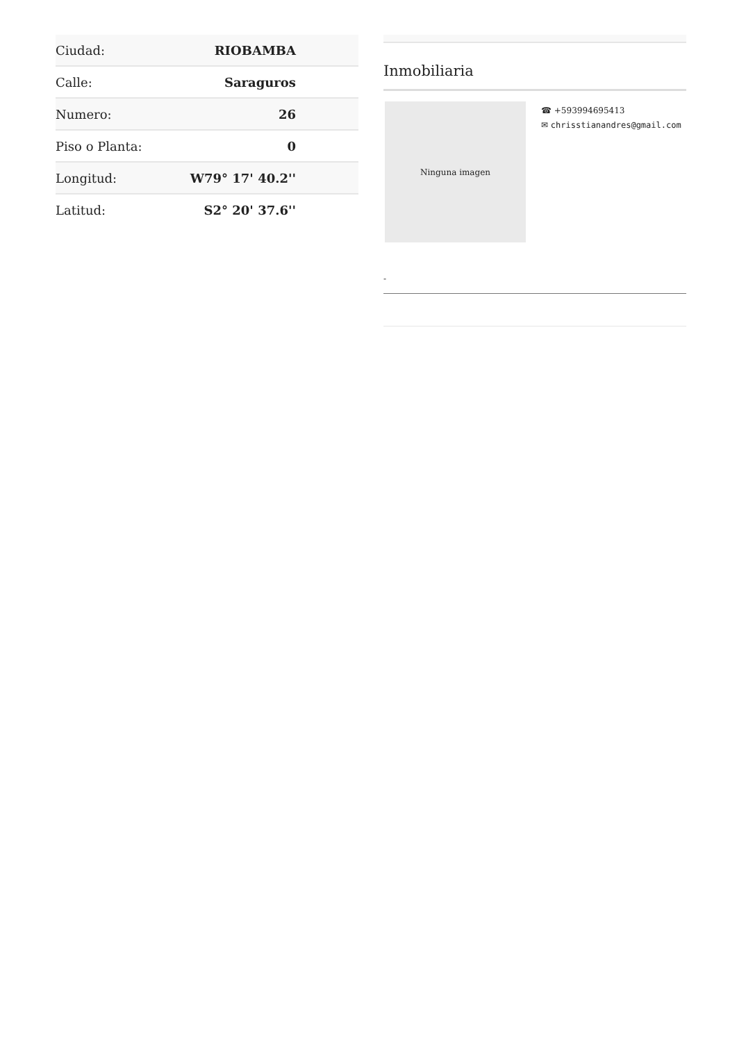| Ciudad: | RIOBAMBA |
| Calle: | Saraguros |
| Numero: | 26 |
| Piso o Planta: | 0 |
| Longitud: | W79° 17' 40.2'' |
| Latitud: | S2° 20' 37.6'' |
Inmobiliaria
Ninguna imagen
☎ +593994695413
✉ chrisstianandres@gmail.com
-